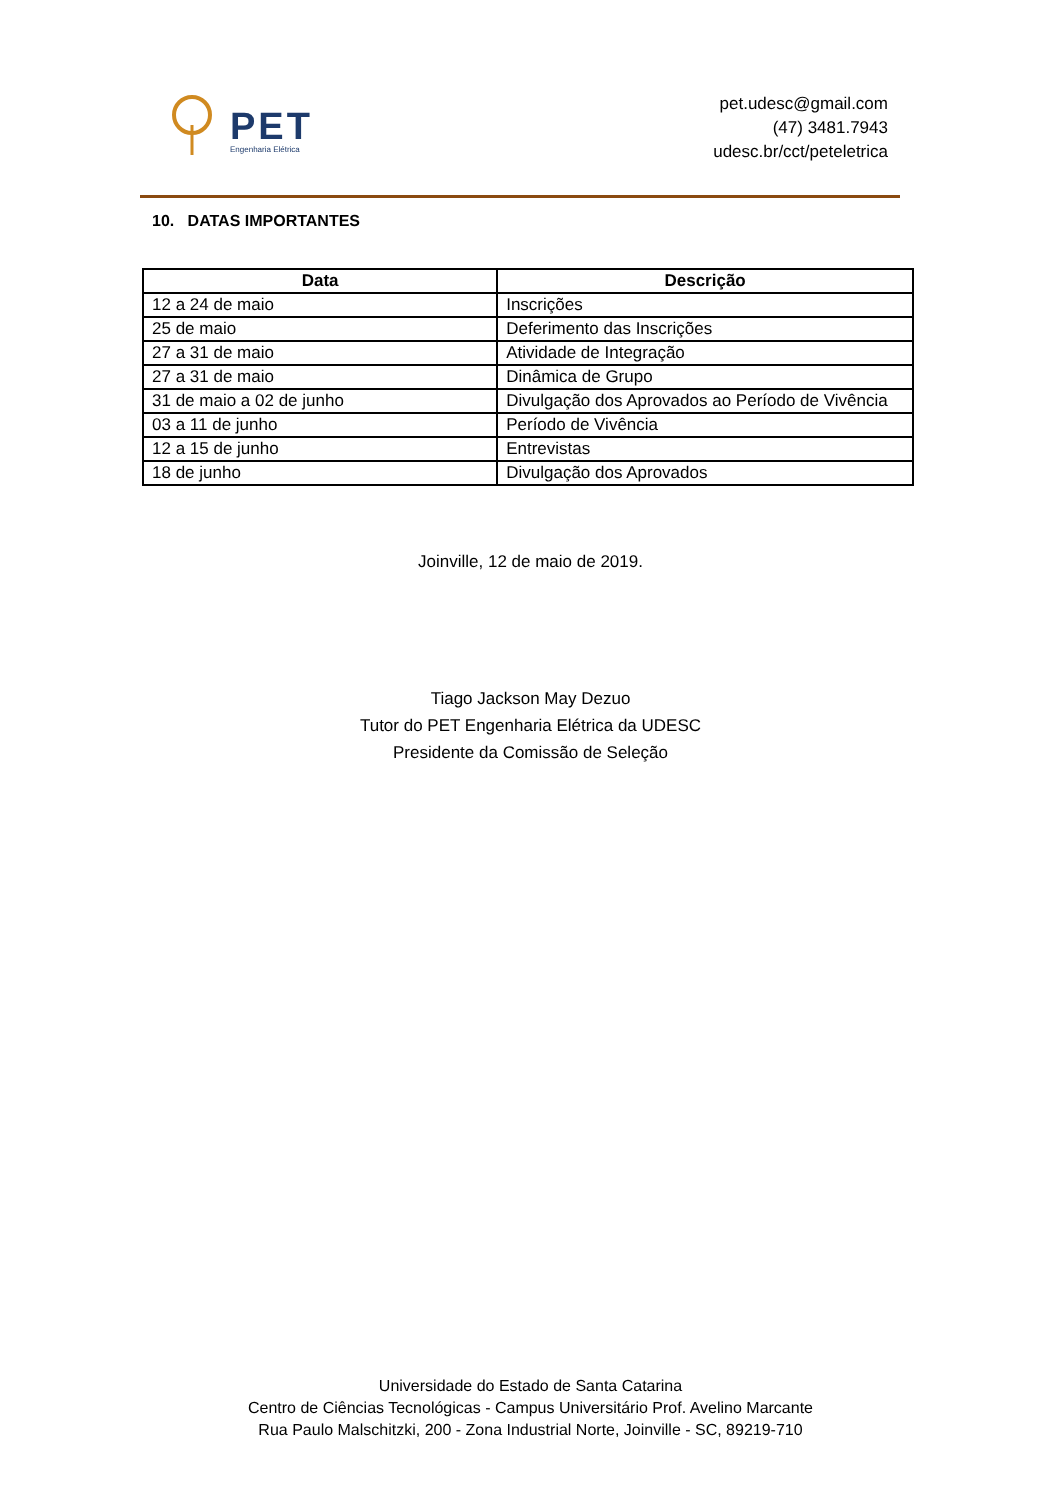PET
Engenharia Elétrica
pet.udesc@gmail.com
(47) 3481.7943
udesc.br/cct/peteletrica
10. DATAS IMPORTANTES
| Data | Descrição |
| --- | --- |
| 12 a 24 de maio | Inscrições |
| 25 de maio | Deferimento das Inscrições |
| 27 a 31 de maio | Atividade de Integração |
| 27 a 31 de maio | Dinâmica de Grupo |
| 31 de maio a 02 de junho | Divulgação dos Aprovados ao Período de Vivência |
| 03 a 11 de junho | Período de Vivência |
| 12 a 15 de junho | Entrevistas |
| 18 de junho | Divulgação dos Aprovados |
Joinville, 12 de maio de 2019.
Tiago Jackson May Dezuo
Tutor do PET Engenharia Elétrica da UDESC
Presidente da Comissão de Seleção
Universidade do Estado de Santa Catarina
Centro de Ciências Tecnológicas - Campus Universitário Prof. Avelino Marcante
Rua Paulo Malschitzki, 200 - Zona Industrial Norte, Joinville - SC, 89219-710